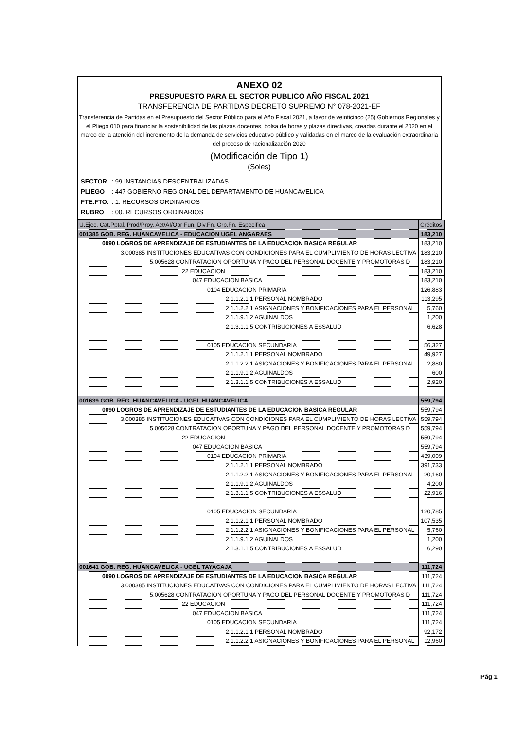ANEXO 02
PRESUPUESTO PARA EL SECTOR PUBLICO AÑO FISCAL 2021
TRANSFERENCIA DE PARTIDAS DECRETO SUPREMO N° 078-2021-EF
Transferencia de Partidas en el Presupuesto del Sector Público para el Año Fiscal 2021, a favor de veinticinco (25) Gobiernos Regionales y el Pliego 010 para financiar la sostenibilidad de las plazas docentes, bolsa de horas y plazas directivas, creadas durante el 2020 en el marco de la atención del incremento de la demanda de servicios educativo público y validadas en el marco de la evaluación extraordinaria del proceso de racionalización 2020
(Modificación de Tipo 1)
(Soles)
| SECTOR | : 99 INSTANCIAS DESCENTRALIZADAS |
| PLIEGO | : 447 GOBIERNO REGIONAL DEL DEPARTAMENTO DE HUANCAVELICA |
| FTE.FTO. | : 1. RECURSOS ORDINARIOS |
| RUBRO | : 00. RECURSOS ORDINARIOS |
| U.Ejec. Cat.Pptal. Prod/Proy. Act/AI/Obr Fun. Div.Fn. Grp.Fn. Especifica | Créditos |
| --- | --- |
| 001385 GOB. REG. HUANCAVELICA - EDUCACION UGEL ANGARAES | 183,210 |
| 0090 LOGROS DE APRENDIZAJE DE ESTUDIANTES DE LA EDUCACION BASICA REGULAR | 183,210 |
| 3.000385 INSTITUCIONES EDUCATIVAS CON CONDICIONES PARA EL CUMPLIMIENTO DE HORAS LECTIVA | 183,210 |
| 5.005628 CONTRATACION OPORTUNA Y PAGO DEL PERSONAL DOCENTE Y PROMOTORAS D | 183,210 |
| 22 EDUCACION | 183,210 |
| 047 EDUCACION BASICA | 183,210 |
| 0104 EDUCACION PRIMARIA | 126,883 |
| 2.1.1.2.1.1 PERSONAL NOMBRADO | 113,295 |
| 2.1.1.2.2.1 ASIGNACIONES Y BONIFICACIONES PARA EL PERSONAL | 5,760 |
| 2.1.1.9.1.2 AGUINALDOS | 1,200 |
| 2.1.3.1.1.5 CONTRIBUCIONES A ESSALUD | 6,628 |
| 0105 EDUCACION SECUNDARIA | 56,327 |
| 2.1.1.2.1.1 PERSONAL NOMBRADO | 49,927 |
| 2.1.1.2.2.1 ASIGNACIONES Y BONIFICACIONES PARA EL PERSONAL | 2,880 |
| 2.1.1.9.1.2 AGUINALDOS | 600 |
| 2.1.3.1.1.5 CONTRIBUCIONES A ESSALUD | 2,920 |
| 001639 GOB. REG. HUANCAVELICA - UGEL HUANCAVELICA | 559,794 |
| 0090 LOGROS DE APRENDIZAJE DE ESTUDIANTES DE LA EDUCACION BASICA REGULAR | 559,794 |
| 3.000385 INSTITUCIONES EDUCATIVAS CON CONDICIONES PARA EL CUMPLIMIENTO DE HORAS LECTIVA | 559,794 |
| 5.005628 CONTRATACION OPORTUNA Y PAGO DEL PERSONAL DOCENTE Y PROMOTORAS D | 559,794 |
| 22 EDUCACION | 559,794 |
| 047 EDUCACION BASICA | 559,794 |
| 0104 EDUCACION PRIMARIA | 439,009 |
| 2.1.1.2.1.1 PERSONAL NOMBRADO | 391,733 |
| 2.1.1.2.2.1 ASIGNACIONES Y BONIFICACIONES PARA EL PERSONAL | 20,160 |
| 2.1.1.9.1.2 AGUINALDOS | 4,200 |
| 2.1.3.1.1.5 CONTRIBUCIONES A ESSALUD | 22,916 |
| 0105 EDUCACION SECUNDARIA | 120,785 |
| 2.1.1.2.1.1 PERSONAL NOMBRADO | 107,535 |
| 2.1.1.2.2.1 ASIGNACIONES Y BONIFICACIONES PARA EL PERSONAL | 5,760 |
| 2.1.1.9.1.2 AGUINALDOS | 1,200 |
| 2.1.3.1.1.5 CONTRIBUCIONES A ESSALUD | 6,290 |
| 001641 GOB. REG. HUANCAVELICA - UGEL TAYACAJA | 111,724 |
| 0090 LOGROS DE APRENDIZAJE DE ESTUDIANTES DE LA EDUCACION BASICA REGULAR | 111,724 |
| 3.000385 INSTITUCIONES EDUCATIVAS CON CONDICIONES PARA EL CUMPLIMIENTO DE HORAS LECTIVA | 111,724 |
| 5.005628 CONTRATACION OPORTUNA Y PAGO DEL PERSONAL DOCENTE Y PROMOTORAS D | 111,724 |
| 22 EDUCACION | 111,724 |
| 047 EDUCACION BASICA | 111,724 |
| 0105 EDUCACION SECUNDARIA | 111,724 |
| 2.1.1.2.1.1 PERSONAL NOMBRADO | 92,172 |
| 2.1.1.2.2.1 ASIGNACIONES Y BONIFICACIONES PARA EL PERSONAL | 12,960 |
Pág 1